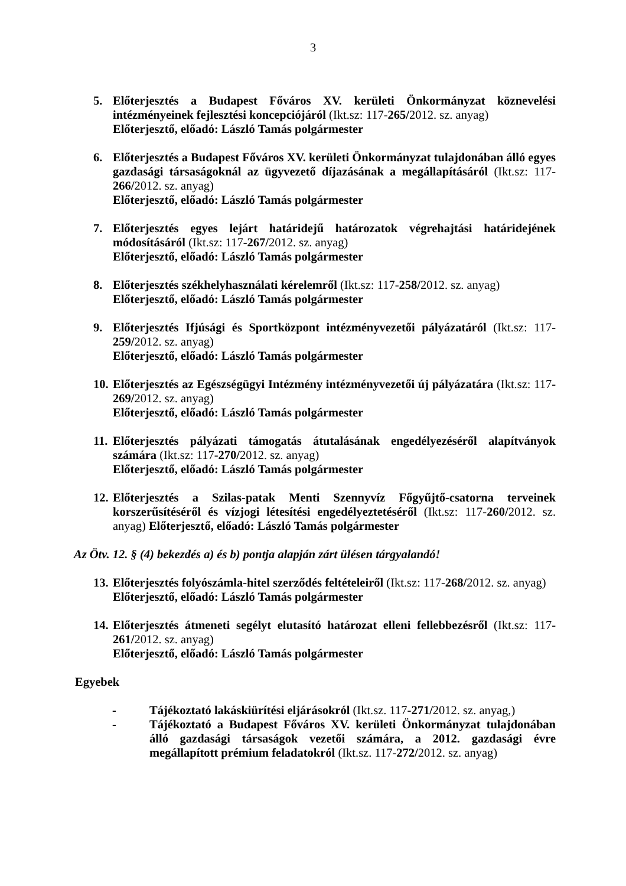3
5. Előterjesztés a Budapest Főváros XV. kerületi Önkormányzat köznevelési intézményeinek fejlesztési koncepciójáról (Ikt.sz: 117-265/2012. sz. anyag)
Előterjesztő, előadó: László Tamás polgármester
6. Előterjesztés a Budapest Főváros XV. kerületi Önkormányzat tulajdonában álló egyes gazdasági társaságoknál az ügyvezető díjazásának a megállapításáról (Ikt.sz: 117-266/2012. sz. anyag)
Előterjesztő, előadó: László Tamás polgármester
7. Előterjesztés egyes lejárt határidejű határozatok végrehajtási határidejének módosításáról (Ikt.sz: 117-267/2012. sz. anyag)
Előterjesztő, előadó: László Tamás polgármester
8. Előterjesztés székhelyhasználati kérelemről (Ikt.sz: 117-258/2012. sz. anyag)
Előterjesztő, előadó: László Tamás polgármester
9. Előterjesztés Ifjúsági és Sportközpont intézményvezetői pályázatáról (Ikt.sz: 117-259/2012. sz. anyag)
Előterjesztő, előadó: László Tamás polgármester
10.
Előterjesztés az Egészségügyi Intézmény intézményvezetői új pályázatára (Ikt.sz: 117-269/2012. sz. anyag)
Előterjesztő, előadó: László Tamás polgármester
11.
Előterjesztés pályázati támogatás átutalásának engedélyezéséről alapítványok számára (Ikt.sz: 117-270/2012. sz. anyag)
Előterjesztő, előadó: László Tamás polgármester
12.
Előterjesztés a Szilas-patak Menti Szennyvíz Főgyűjtő-csatorna terveinek korszerűsítéséről és vízjogi létesítési engedélyeztetéséről (Ikt.sz: 117-260/2012. sz. anyag) Előterjesztő, előadó: László Tamás polgármester
Az Ötv. 12. § (4) bekezdés a) és b) pontja alapján zárt ülésen tárgyalandó!
13.
Előterjesztés folyószámla-hitel szerződés feltételeiről (Ikt.sz: 117-268/2012. sz. anyag)
Előterjesztő, előadó: László Tamás polgármester
14.
Előterjesztés átmeneti segélyt elutasító határozat elleni fellebbezésről (Ikt.sz: 117-261/2012. sz. anyag)
Előterjesztő, előadó: László Tamás polgármester
Egyebek
- Tájékoztató lakáskiürítési eljárásokról (Ikt.sz. 117-271/2012. sz. anyag,)
- Tájékoztató a Budapest Főváros XV. kerületi Önkormányzat tulajdonában álló gazdasági társaságok vezetői számára, a 2012. gazdasági évre megállapított prémium feladatokról (Ikt.sz. 117-272/2012. sz. anyag)